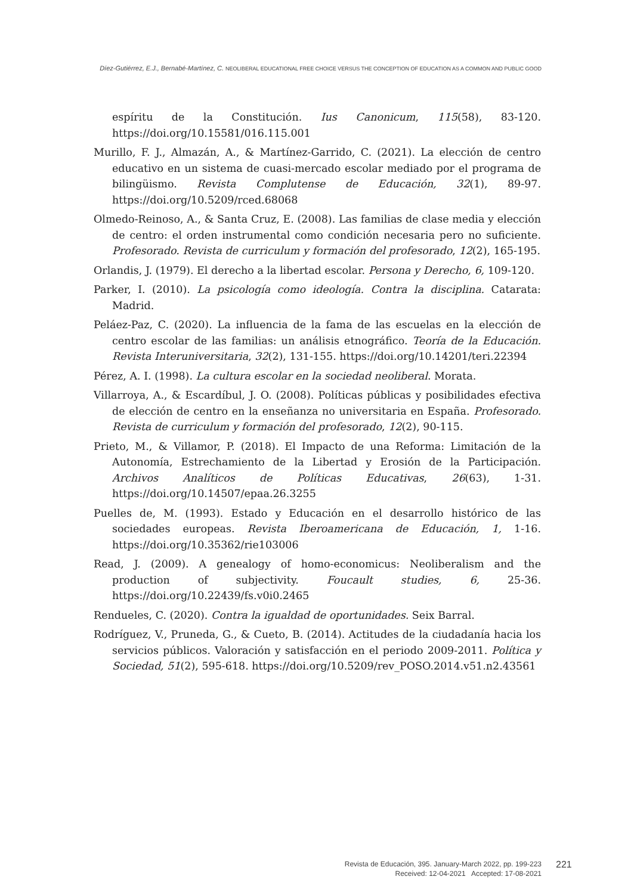Díez-Gutiérrez, E.J., Bernabé-Martínez, C. NEOLIBERAL EDUCATIONAL FREE CHOICE VERSUS THE CONCEPTION OF EDUCATION AS A COMMON AND PUBLIC GOOD
espíritu de la Constitución. Ius Canonicum, 115(58), 83-120. https://doi.org/10.15581/016.115.001
Murillo, F. J., Almazán, A., & Martínez-Garrido, C. (2021). La elección de centro educativo en un sistema de cuasi-mercado escolar mediado por el programa de bilingüismo. Revista Complutense de Educación, 32(1), 89-97. https://doi.org/10.5209/rced.68068
Olmedo-Reinoso, A., & Santa Cruz, E. (2008). Las familias de clase media y elección de centro: el orden instrumental como condición necesaria pero no suficiente. Profesorado. Revista de curriculum y formación del profesorado, 12(2), 165-195.
Orlandis, J. (1979). El derecho a la libertad escolar. Persona y Derecho, 6, 109-120.
Parker, I. (2010). La psicología como ideología. Contra la disciplina. Catarata: Madrid.
Peláez-Paz, C. (2020). La influencia de la fama de las escuelas en la elección de centro escolar de las familias: un análisis etnográfico. Teoría de la Educación. Revista Interuniversitaria, 32(2), 131-155. https://doi.org/10.14201/teri.22394
Pérez, A. I. (1998). La cultura escolar en la sociedad neoliberal. Morata.
Villarroya, A., & Escardíbul, J. O. (2008). Políticas públicas y posibilidades efectiva de elección de centro en la enseñanza no universitaria en España. Profesorado. Revista de curriculum y formación del profesorado, 12(2), 90-115.
Prieto, M., & Villamor, P. (2018). El Impacto de una Reforma: Limitación de la Autonomía, Estrechamiento de la Libertad y Erosión de la Participación. Archivos Analíticos de Políticas Educativas, 26(63), 1-31. https://doi.org/10.14507/epaa.26.3255
Puelles de, M. (1993). Estado y Educación en el desarrollo histórico de las sociedades europeas. Revista Iberoamericana de Educación, 1, 1-16. https://doi.org/10.35362/rie103006
Read, J. (2009). A genealogy of homo-economicus: Neoliberalism and the production of subjectivity. Foucault studies, 6, 25-36. https://doi.org/10.22439/fs.v0i0.2465
Rendueles, C. (2020). Contra la igualdad de oportunidades. Seix Barral.
Rodríguez, V., Pruneda, G., & Cueto, B. (2014). Actitudes de la ciudadanía hacia los servicios públicos. Valoración y satisfacción en el periodo 2009-2011. Política y Sociedad, 51(2), 595-618. https://doi.org/10.5209/rev_POSO.2014.v51.n2.43561
Revista de Educación, 395. January-March 2022, pp. 199-223
Received: 12-04-2021 Accepted: 17-08-2021
221